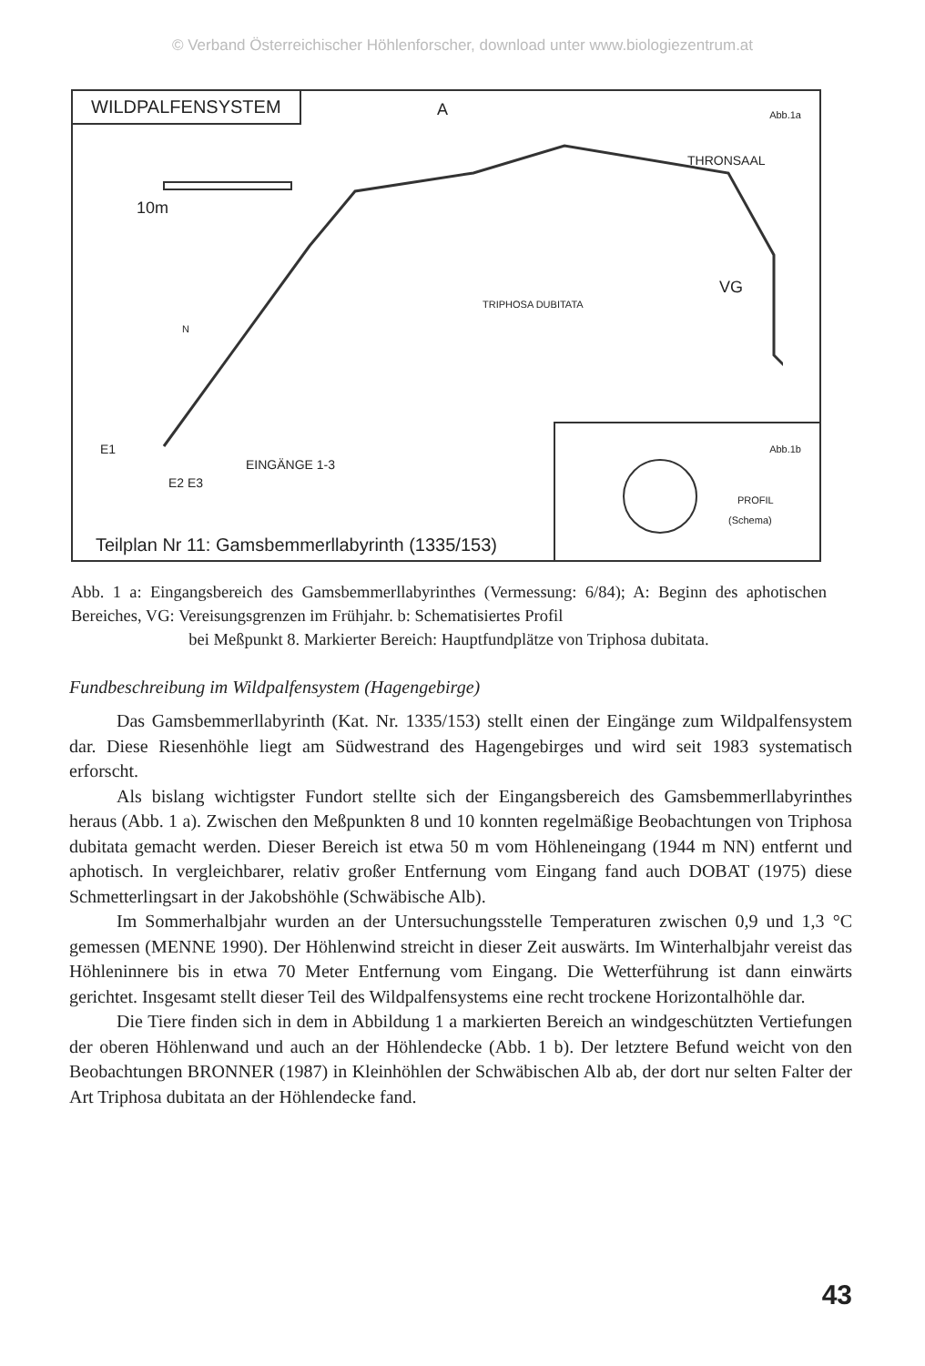© Verband Österreichischer Höhlenforscher, download unter www.biologiezentrum.at
WILDPALFENSYSTEM
Abb.1a
10m
N
A
THRONSAAL
TRIPHOSA DUBITATA
VG
E1
E2 E3
EINGÄNGE 1-3
Abb.1b
PROFIL
(Schema)
Teilplan Nr 11: Gamsbemmerllabyrinth (1335/153)
Abb. 1 a: Eingangsbereich des Gamsbemmerllabyrinthes (Vermessung: 6/84); A: Beginn des aphotischen Bereiches, VG: Vereisungsgrenzen im Frühjahr. b: Schematisiertes Profil
bei Meßpunkt 8. Markierter Bereich: Hauptfundplätze von Triphosa dubitata.
Fundbeschreibung im Wildpalfensystem (Hagengebirge)
Das Gamsbemmerllabyrinth (Kat. Nr. 1335/153) stellt einen der Eingänge zum Wildpalfensystem dar. Diese Riesenhöhle liegt am Südwestrand des Hagengebirges und wird seit 1983 systematisch erforscht.
Als bislang wichtigster Fundort stellte sich der Eingangsbereich des Gamsbemmerllabyrinthes heraus (Abb. 1 a). Zwischen den Meßpunkten 8 und 10 konnten regelmäßige Beobachtungen von Triphosa dubitata gemacht werden. Dieser Bereich ist etwa 50 m vom Höhleneingang (1944 m NN) entfernt und aphotisch. In vergleichbarer, relativ großer Entfernung vom Eingang fand auch DOBAT (1975) diese Schmetterlingsart in der Jakobshöhle (Schwäbische Alb).
Im Sommerhalbjahr wurden an der Untersuchungsstelle Temperaturen zwischen 0,9 und 1,3 °C gemessen (MENNE 1990). Der Höhlenwind streicht in dieser Zeit auswärts. Im Winterhalbjahr vereist das Höhleninnere bis in etwa 70 Meter Entfernung vom Eingang. Die Wetterführung ist dann einwärts gerichtet. Insgesamt stellt dieser Teil des Wildpalfensystems eine recht trockene Horizontalhöhle dar.
Die Tiere finden sich in dem in Abbildung 1 a markierten Bereich an windgeschützten Vertiefungen der oberen Höhlenwand und auch an der Höhlendecke (Abb. 1 b). Der letztere Befund weicht von den Beobachtungen BRONNER (1987) in Kleinhöhlen der Schwäbischen Alb ab, der dort nur selten Falter der Art Triphosa dubitata an der Höhlendecke fand.
43